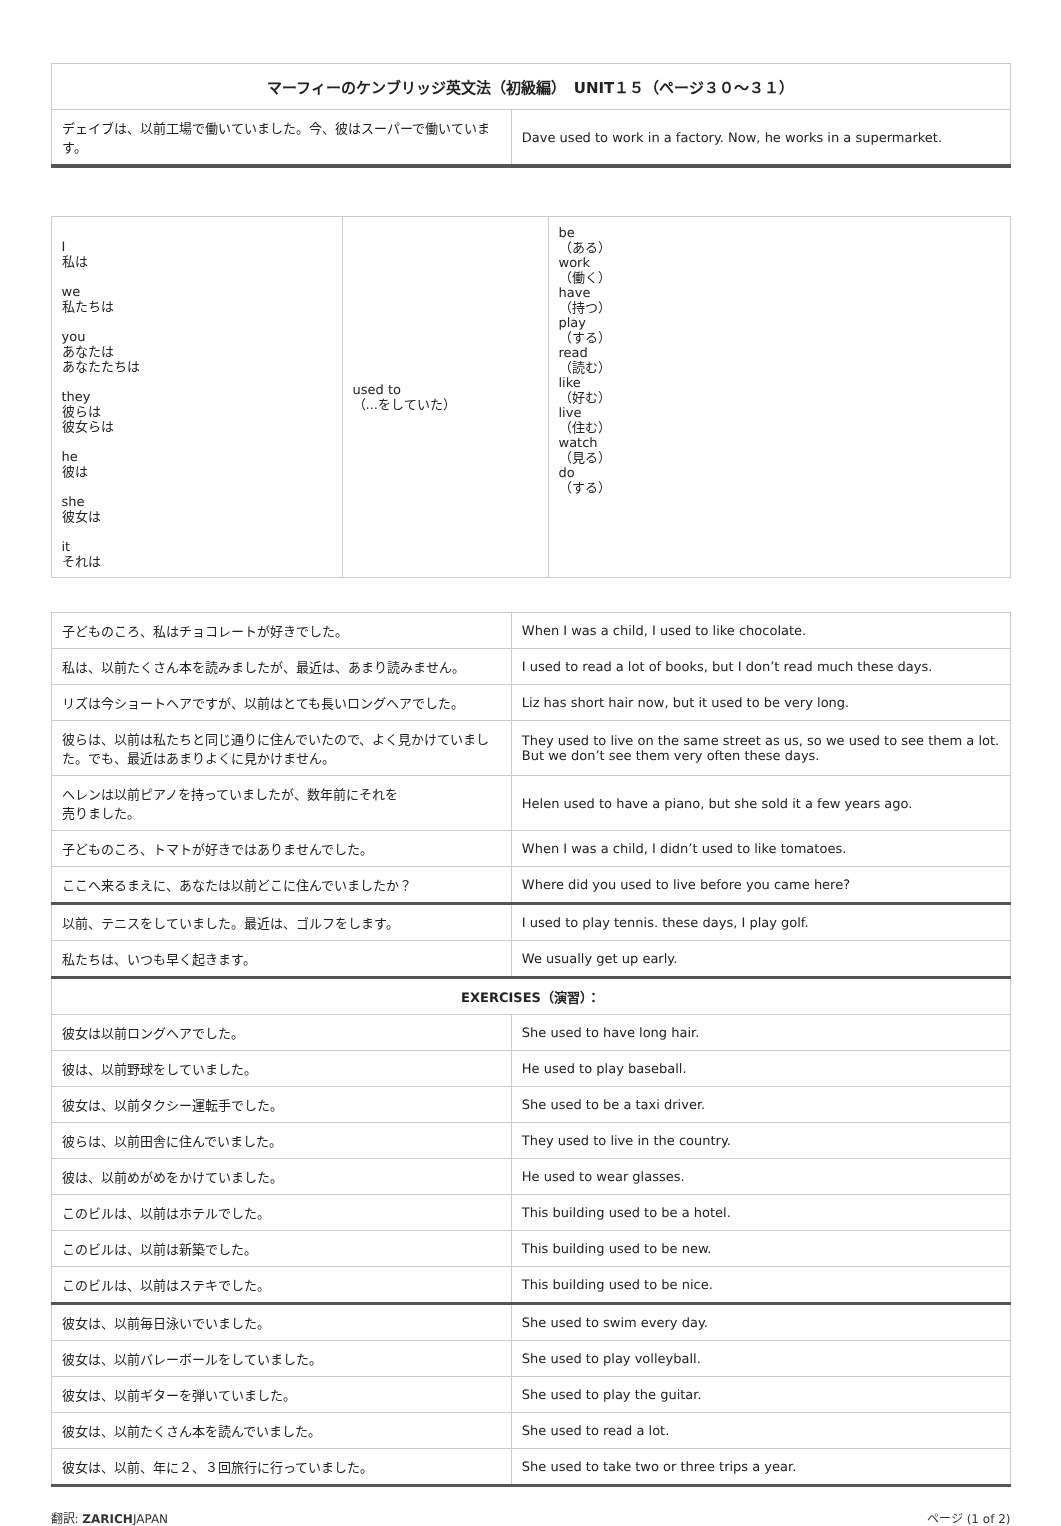| マーフィーのケンブリッジ英文法（初級編） UNIT１５（ページ３０〜３１） | |
| --- | --- |
| デェイブは、以前工場で働いていました。今、彼はスーパーで働いています。 | Dave used to work in a factory. Now, he works in a supermarket. |
| I 私は we 私たちは you あなたは あなたたちは they 彼らは 彼女らは he 彼は she 彼女は it それは | used to （...をしていた） | be （ある） work （働く） have （持つ） play （する） read （読む） like （好む） live （住む） watch （見る） do （する） |
| 子どものころ、私はチョコレートが好きでした。 | When I was a child, I used to like chocolate. |
| 私は、以前たくさん本を読みましたが、最近は、あまり読みません。 | I used to read a lot of books, but I don’t read much these days. |
| リズは今ショートヘアですが、以前はとても長いロングヘアでした。 | Liz has short hair now, but it used to be very long. |
| 彼らは、以前は私たちと同じ通りに住んでいたので、よく見かけていました。でも、最近はあまりよくに見かけません。 | They used to live on the same street as us, so we used to see them a lot. But we don’t see them very often these days. |
| ヘレンは以前ピアノを持っていましたが、数年前にそれを 売りました。 | Helen used to have a piano, but she sold it a few years ago. |
| 子どものころ、トマトが好きではありませんでした。 | When I was a child, I didn’t used to like tomatoes. |
| ここへ来るまえに、あなたは以前どこに住んでいましたか？ | Where did you used to live before you came here? |
| 以前、テニスをしていました。最近は、ゴルフをします。 | I used to play tennis. these days, I play golf. |
| 私たちは、いつも早く起きます。 | We usually get up early. |
| EXERCISES（演習）： | |
| 彼女は以前ロングヘアでした。 | She used to have long hair. |
| 彼は、以前野球をしていました。 | He used to play baseball. |
| 彼女は、以前タクシー運転手でした。 | She used to be a taxi driver. |
| 彼らは、以前田舎に住んでいました。 | They used to live in the country. |
| 彼は、以前めがめをかけていました。 | He used to wear glasses. |
| このビルは、以前はホテルでした。 | This building used to be a hotel. |
| このビルは、以前は新築でした。 | This building used to be new. |
| このビルは、以前はステキでした。 | This building used to be nice. |
| 彼女は、以前毎日泳いでいました。 | She used to swim every day. |
| 彼女は、以前バレーボールをしていました。 | She used to play volleyball. |
| 彼女は、以前ギターを弾いていました。 | She used to play the guitar. |
| 彼女は、以前たくさん本を読んでいました。 | She used to read a lot. |
| 彼女は、以前、年に２、３回旅行に行っていました。 | She used to take two or three trips a year. |
翻訳: ZARICHJAPAN ページ (1 of 2)